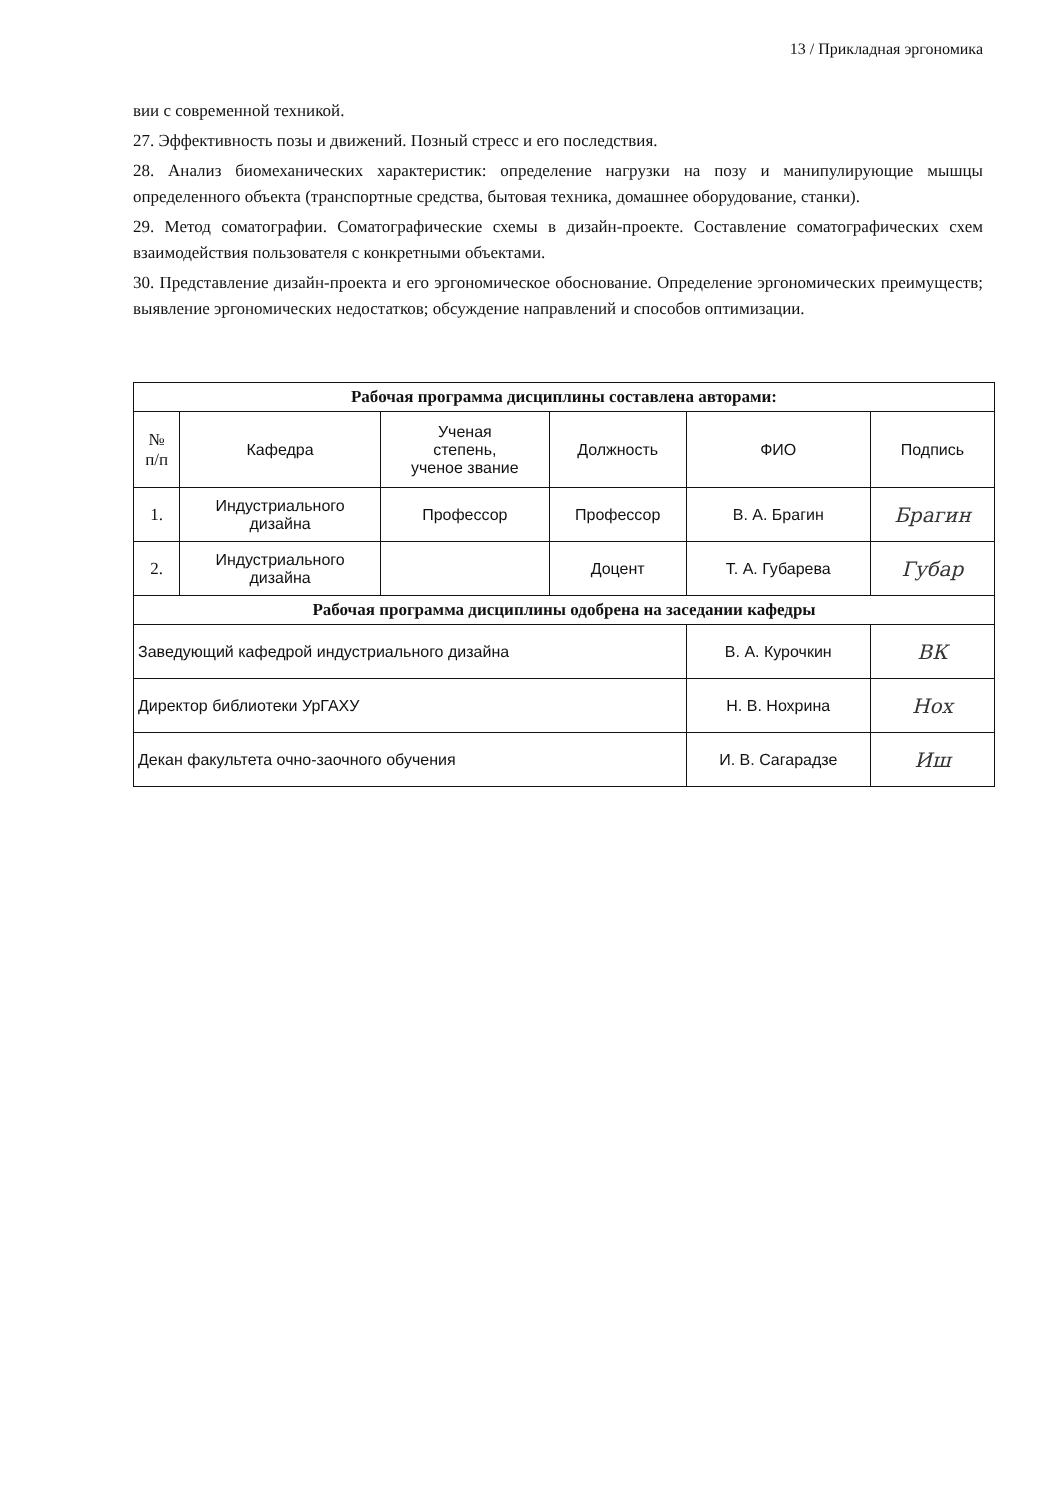13 / Прикладная эргономика
вии с современной техникой.
27. Эффективность позы и движений. Позный стресс и его последствия.
28. Анализ биомеханических характеристик: определение нагрузки на позу и манипулирующие мышцы определенного объекта (транспортные средства, бытовая техника, домашнее оборудование, станки).
29. Метод соматографии. Соматографические схемы в дизайн-проекте. Составление соматографических схем взаимодействия пользователя с конкретными объектами.
30. Представление дизайн-проекта и его эргономическое обоснование. Определение эргономических преимуществ; выявление эргономических недостатков; обсуждение направлений и способов оптимизации.
| Рабочая программа дисциплины составлена авторами: | | | | | |
| --- | --- | --- | --- | --- | --- |
| № п/п | Кафедра | Ученая степень, ученое звание | Должность | ФИО | Подпись |
| 1. | Индустриального дизайна | Профессор | Профессор | В. А. Брагин | Брагин |
| 2. | Индустриального дизайна | | Доцент | Т. А. Губарева | Губар |
| Рабочая программа дисциплины одобрена на заседании кафедры | | | | | |
| Заведующий кафедрой индустриального дизайна | | | | В. А. Курочкин | ВК |
| Директор библиотеки УрГАХУ | | | | Н. В. Нохрина | Нох |
| Декан факультета очно-заочного обучения | | | | И. В. Сагарадзе | Иш |